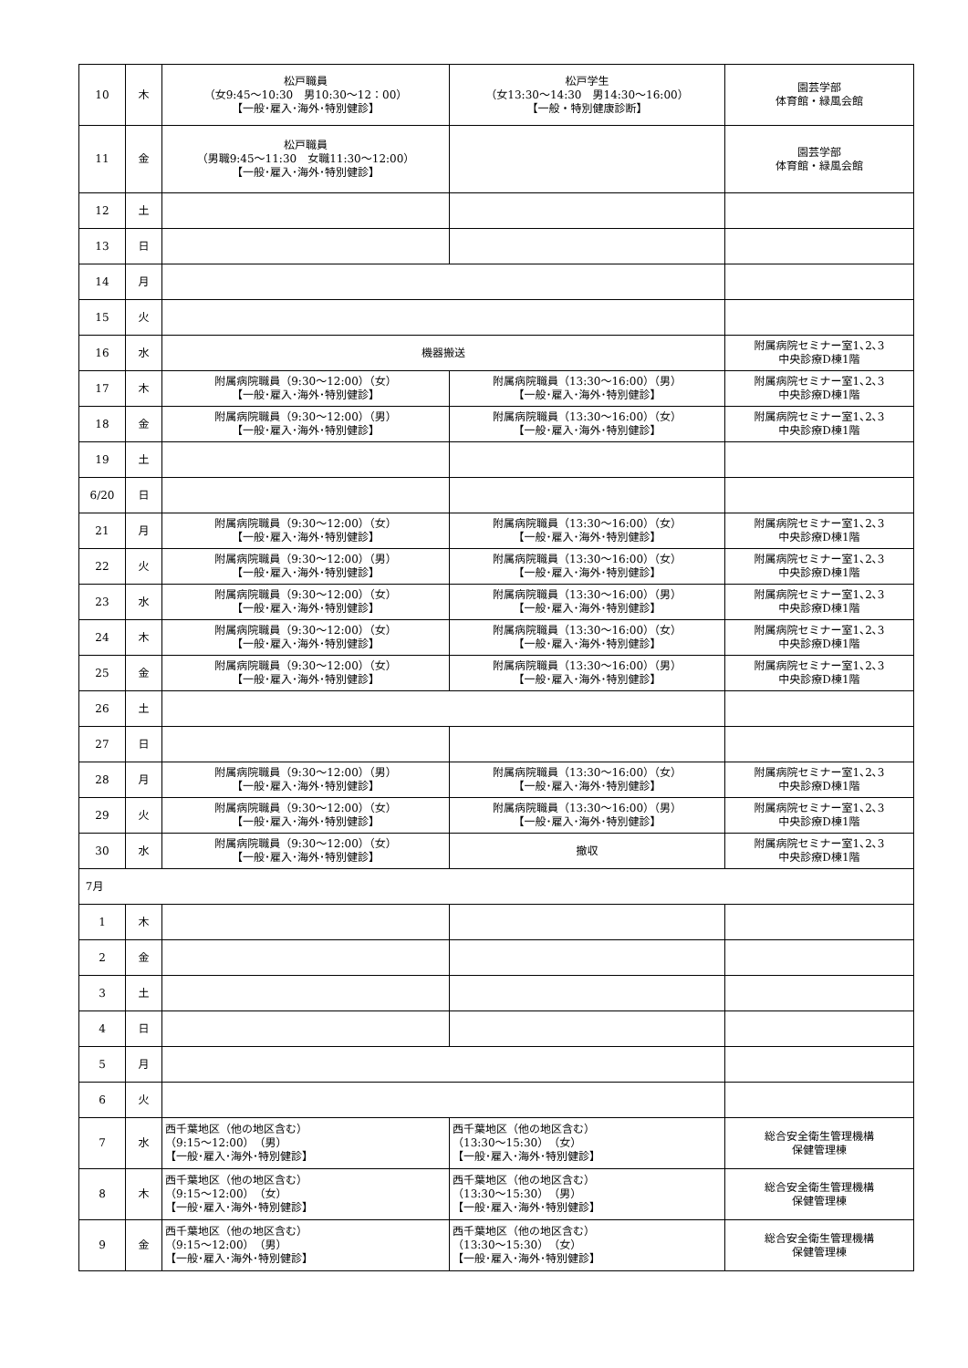| 10 | 木 | 松戸職員 （女9:45～10:30 男10:30～12：00） 【一般･雇入･海外･特別健診】 | 松戸学生 （女13:30～14:30 男14:30～16:00） 【一般・特別健康診断】 | 園芸学部 体育館・緑風会館 |
| 11 | 金 | 松戸職員 （男職9:45～11:30 女職11:30～12:00） 【一般･雇入･海外･特別健診】 | | 園芸学部 体育館・緑風会館 |
| 12 | 土 | | | |
| 13 | 日 | | | |
| 14 | 月 | | | |
| 15 | 火 | | | |
| 16 | 水 | 機器搬送 | | 附属病院セミナー室1､2､3 中央診療D棟1階 |
| 17 | 木 | 附属病院職員（9:30～12:00）（女） 【一般･雇入･海外･特別健診】 | 附属病院職員（13:30～16:00）（男） 【一般･雇入･海外･特別健診】 | 附属病院セミナー室1､2､3 中央診療D棟1階 |
| 18 | 金 | 附属病院職員（9:30～12:00）（男） 【一般･雇入･海外･特別健診】 | 附属病院職員（13:30～16:00）（女） 【一般･雇入･海外･特別健診】 | 附属病院セミナー室1､2､3 中央診療D棟1階 |
| 19 | 土 | | | |
| 6/20 | 日 | | | |
| 21 | 月 | 附属病院職員（9:30～12:00）（女） 【一般･雇入･海外･特別健診】 | 附属病院職員（13:30～16:00）（女） 【一般･雇入･海外･特別健診】 | 附属病院セミナー室1､2､3 中央診療D棟1階 |
| 22 | 火 | 附属病院職員（9:30～12:00）（男） 【一般･雇入･海外･特別健診】 | 附属病院職員（13:30～16:00）（女） 【一般･雇入･海外･特別健診】 | 附属病院セミナー室1､2､3 中央診療D棟1階 |
| 23 | 水 | 附属病院職員（9:30～12:00）（女） 【一般･雇入･海外･特別健診】 | 附属病院職員（13:30～16:00）（男） 【一般･雇入･海外･特別健診】 | 附属病院セミナー室1､2､3 中央診療D棟1階 |
| 24 | 木 | 附属病院職員（9:30～12:00）（女） 【一般･雇入･海外･特別健診】 | 附属病院職員（13:30～16:00）（女） 【一般･雇入･海外･特別健診】 | 附属病院セミナー室1､2､3 中央診療D棟1階 |
| 25 | 金 | 附属病院職員（9:30～12:00）（女） 【一般･雇入･海外･特別健診】 | 附属病院職員（13:30～16:00）（男） 【一般･雇入･海外･特別健診】 | 附属病院セミナー室1､2､3 中央診療D棟1階 |
| 26 | 土 | | | |
| 27 | 日 | | | |
| 28 | 月 | 附属病院職員（9:30～12:00）（男） 【一般･雇入･海外･特別健診】 | 附属病院職員（13:30～16:00）（女） 【一般･雇入･海外･特別健診】 | 附属病院セミナー室1､2､3 中央診療D棟1階 |
| 29 | 火 | 附属病院職員（9:30～12:00）（女） 【一般･雇入･海外･特別健診】 | 附属病院職員（13:30～16:00）（男） 【一般･雇入･海外･特別健診】 | 附属病院セミナー室1､2､3 中央診療D棟1階 |
| 30 | 水 | 附属病院職員（9:30～12:00）（女） 【一般･雇入･海外･特別健診】 | 撤収 | 附属病院セミナー室1､2､3 中央診療D棟1階 |
| 7月 | | | | |
| 1 | 木 | | | |
| 2 | 金 | | | |
| 3 | 土 | | | |
| 4 | 日 | | | |
| 5 | 月 | | | |
| 6 | 火 | | | |
| 7 | 水 | 西千葉地区（他の地区含む） （9:15～12:00）（男） 【一般･雇入･海外･特別健診】 | 西千葉地区（他の地区含む） （13:30～15:30）（女） 【一般･雇入･海外･特別健診】 | 総合安全衛生管理機構 保健管理棟 |
| 8 | 木 | 西千葉地区（他の地区含む） （9:15～12:00）（女） 【一般･雇入･海外･特別健診】 | 西千葉地区（他の地区含む） （13:30～15:30）（男） 【一般･雇入･海外･特別健診】 | 総合安全衛生管理機構 保健管理棟 |
| 9 | 金 | 西千葉地区（他の地区含む） （9:15～12:00）（男） 【一般･雇入･海外･特別健診】 | 西千葉地区（他の地区含む） （13:30～15:30）（女） 【一般･雇入･海外･特別健診】 | 総合安全衛生管理機構 保健管理棟 |